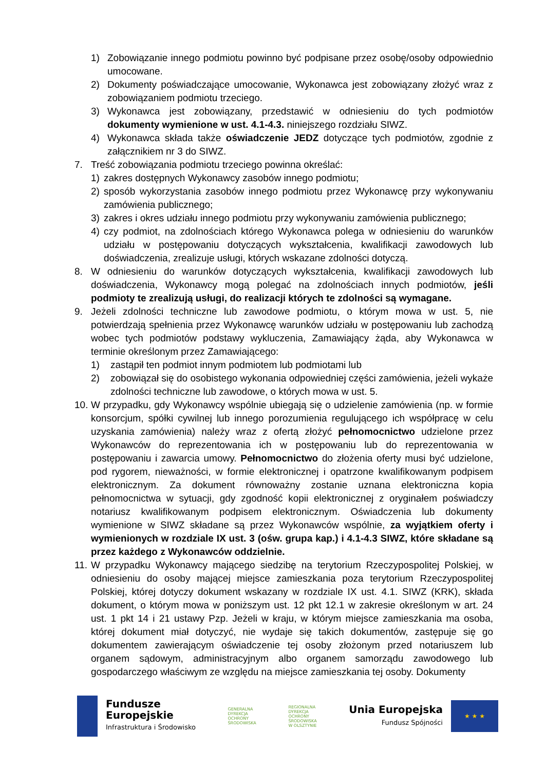1) Zobowiązanie innego podmiotu powinno być podpisane przez osobę/osoby odpowiednio umocowane.
2) Dokumenty poświadczające umocowanie, Wykonawca jest zobowiązany złożyć wraz z zobowiązaniem podmiotu trzeciego.
3) Wykonawca jest zobowiązany, przedstawić w odniesieniu do tych podmiotów dokumenty wymienione w ust. 4.1-4.3. niniejszego rozdziału SIWZ.
4) Wykonawca składa także oświadczenie JEDZ dotyczące tych podmiotów, zgodnie z załącznikiem nr 3 do SIWZ.
7. Treść zobowiązania podmiotu trzeciego powinna określać:
1) zakres dostępnych Wykonawcy zasobów innego podmiotu;
2) sposób wykorzystania zasobów innego podmiotu przez Wykonawcę przy wykonywaniu zamówienia publicznego;
3) zakres i okres udziału innego podmiotu przy wykonywaniu zamówienia publicznego;
4) czy podmiot, na zdolnościach którego Wykonawca polega w odniesieniu do warunków udziału w postępowaniu dotyczących wykształcenia, kwalifikacji zawodowych lub doświadczenia, zrealizuje usługi, których wskazane zdolności dotyczą.
8. W odniesieniu do warunków dotyczących wykształcenia, kwalifikacji zawodowych lub doświadczenia, Wykonawcy mogą polegać na zdolnościach innych podmiotów, jeśli podmioty te zrealizują usługi, do realizacji których te zdolności są wymagane.
9. Jeżeli zdolności techniczne lub zawodowe podmiotu, o którym mowa w ust. 5, nie potwierdzają spełnienia przez Wykonawcę warunków udziału w postępowaniu lub zachodzą wobec tych podmiotów podstawy wykluczenia, Zamawiający żąda, aby Wykonawca w terminie określonym przez Zamawiającego:
1) zastąpił ten podmiot innym podmiotem lub podmiotami lub
2) zobowiązał się do osobistego wykonania odpowiedniej części zamówienia, jeżeli wykaże zdolności techniczne lub zawodowe, o których mowa w ust. 5.
10. W przypadku, gdy Wykonawcy wspólnie ubiegają się o udzielenie zamówienia (np. w formie konsorcjum, spółki cywilnej lub innego porozumienia regulującego ich współpracę w celu uzyskania zamówienia) należy wraz z ofertą złożyć pełnomocnictwo udzielone przez Wykonawców do reprezentowania ich w postępowaniu lub do reprezentowania w postępowaniu i zawarcia umowy. Pełnomocnictwo do złożenia oferty musi być udzielone, pod rygorem, nieważności, w formie elektronicznej i opatrzone kwalifikowanym podpisem elektronicznym. Za dokument równoważny zostanie uznana elektroniczna kopia pełnomocnictwa w sytuacji, gdy zgodność kopii elektronicznej z oryginałem poświadczy notariusz kwalifikowanym podpisem elektronicznym. Oświadczenia lub dokumenty wymienione w SIWZ składane są przez Wykonawców wspólnie, za wyjątkiem oferty i wymienionych w rozdziale IX ust. 3 (ośw. grupa kap.) i 4.1-4.3 SIWZ, które składane są przez każdego z Wykonawców oddzielnie.
11. W przypadku Wykonawcy mającego siedzibę na terytorium Rzeczypospolitej Polskiej, w odniesieniu do osoby mającej miejsce zamieszkania poza terytorium Rzeczypospolitej Polskiej, której dotyczy dokument wskazany w rozdziale IX ust. 4.1. SIWZ (KRK), składa dokument, o którym mowa w poniższym ust. 12 pkt 12.1 w zakresie określonym w art. 24 ust. 1 pkt 14 i 21 ustawy Pzp. Jeżeli w kraju, w którym miejsce zamieszkania ma osoba, której dokument miał dotyczyć, nie wydaje się takich dokumentów, zastępuje się go dokumentem zawierającym oświadczenie tej osoby złożonym przed notariuszem lub organem sądowym, administracyjnym albo organem samorządu zawodowego lub gospodarczego właściwym ze względu na miejsce zamieszkania tej osoby. Dokumenty
Fundusze
Europejskie
Infrastruktura i Środowisko
GENERALNA
DYREKCJA
OCHRONY
ŚRODOWISKA
REGIONALNA
DYREKCJA
OCHRONY
ŚRODOWISKA
W OLSZTYNIE
Unia Europejska
Fundusz Spójności
★ ★ ★